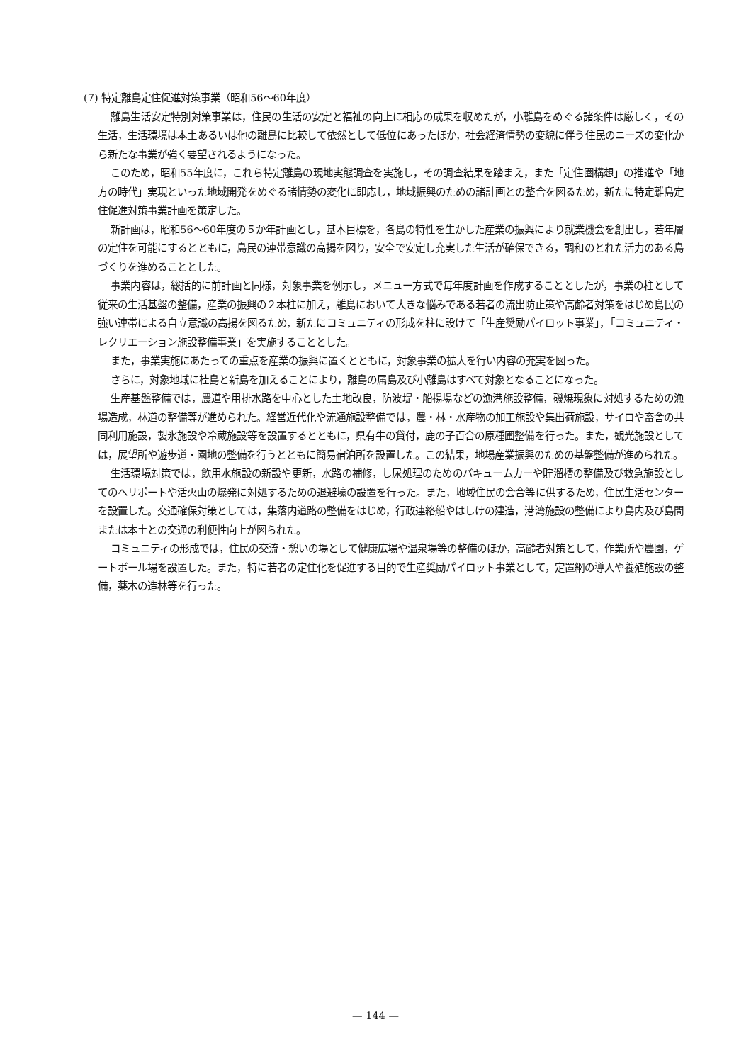(7) 特定離島定住促進対策事業（昭和56〜60年度）
離島生活安定特別対策事業は，住民の生活の安定と福祉の向上に相応の成果を収めたが，小離島をめぐる諸条件は厳しく，その生活，生活環境は本土あるいは他の離島に比較して依然として低位にあったほか，社会経済情勢の変貌に伴う住民のニーズの変化から新たな事業が強く要望されるようになった。
このため，昭和55年度に，これら特定離島の現地実態調査を実施し，その調査結果を踏まえ，また「定住圏構想」の推進や「地方の時代」実現といった地域開発をめぐる諸情勢の変化に即応し，地域振興のための諸計画との整合を図るため，新たに特定離島定住促進対策事業計画を策定した。
新計画は，昭和56〜60年度の５か年計画とし，基本目標を，各島の特性を生かした産業の振興により就業機会を創出し，若年層の定住を可能にするとともに，島民の連帯意識の高揚を図り，安全で安定し充実した生活が確保できる，調和のとれた活力のある島づくりを進めることとした。
事業内容は，総括的に前計画と同様，対象事業を例示し，メニュー方式で毎年度計画を作成することとしたが，事業の柱として従来の生活基盤の整備，産業の振興の２本柱に加え，離島において大きな悩みである若者の流出防止策や高齢者対策をはじめ島民の強い連帯による自立意識の高揚を図るため，新たにコミュニティの形成を柱に設けて「生産奨励パイロット事業」，「コミュニティ・レクリエーション施設整備事業」を実施することとした。
また，事業実施にあたっての重点を産業の振興に置くとともに，対象事業の拡大を行い内容の充実を図った。
さらに，対象地域に桂島と新島を加えることにより，離島の属島及び小離島はすべて対象となることになった。
生産基盤整備では，農道や用排水路を中心とした土地改良，防波堤・船揚場などの漁港施設整備，磯焼現象に対処するための漁場造成，林道の整備等が進められた。経営近代化や流通施設整備では，農・林・水産物の加工施設や集出荷施設，サイロや畜舎の共同利用施設，製氷施設や冷蔵施設等を設置するとともに，県有牛の貸付，鹿の子百合の原種圃整備を行った。また，観光施設としては，展望所や遊歩道・園地の整備を行うとともに簡易宿泊所を設置した。この結果，地場産業振興のための基盤整備が進められた。
生活環境対策では，飲用水施設の新設や更新，水路の補修，し尿処理のためのバキュームカーや貯溜槽の整備及び救急施設としてのヘリポートや活火山の爆発に対処するための退避壕の設置を行った。また，地域住民の会合等に供するため，住民生活センターを設置した。交通確保対策としては，集落内道路の整備をはじめ，行政連絡船やはしけの建造，港湾施設の整備により島内及び島間または本土との交通の利便性向上が図られた。
コミュニティの形成では，住民の交流・憩いの場として健康広場や温泉場等の整備のほか，高齢者対策として，作業所や農園，ゲートボール場を設置した。また，特に若者の定住化を促進する目的で生産奨励パイロット事業として，定置網の導入や養殖施設の整備，薬木の造林等を行った。
— 144 —